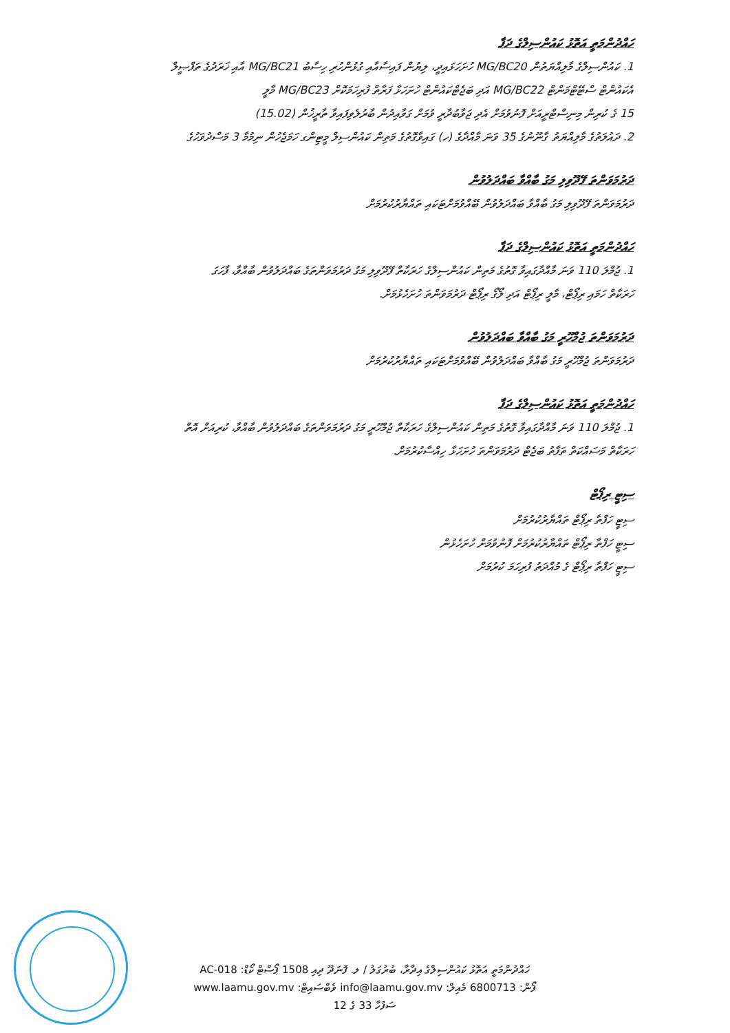ހައްދުންމަތީ އަތޮޅު ކައުންސިލްގެ ދަފާ
1. ކައުންސިލްގެ މާލިއްޔަތުން MG/BC20 ހުށަހަޅައިދީ، ލިޔުން ފައިސާއާއި ގުޅުންހުރި ހިސާބު MG/BC21 އާއި ޚަރަދުގެ ތަފްޞީލް
އެކައުންޓް ސްޓޭޓްމަންޓް MG/BC22 އަދި ބަޖެޓްކައުންޓް ހުށަހަޅާ ފަރާތް ފުރިހަމަކޮށް MG/BC23 މާލީ
15 ގެ ކުރިން މިނިސްޓްރީއަށް ފޮނުވުމަށް އެދި ޖަވާބުދާރީ ވުމަށް ގަވާއިދުން ބާރުލެވިފައިވާ ތާރީޚުން (15.02)
2. ދައުލަތުގެ މާލިއްޔަތު ގާނޫނުގެ 35 ވަނަ މާއްދާގެ (ހ) ގައިވާގޮތުގެ މަތިން ކައުންސިލް މީޓިންގ ހަމަޖެހުން ނިމުމާ 3 މަސްދުވަހުގެ
ދަރުމަވަންތަ ފޭދޫވިލި މަގު ބާއްވާ ބައްދަލުވުން
ދަރުމަވަންތަ ފޭދޫވިލި މަގު ބާއްވާ ބައްދަލުވުން ބޭއްވުމަށްޓަކައި ތައްޔާރުކުރުމަށް
ހައްދުންމަތީ އަތޮޅު ކައުންސިލްގެ ދަފާ
1. ޖުމްލަ 110 ވަނަ މާއްދާގައިވާ ގޮތުގެ މަތިން ކައުންސިލްގެ ހަރަކާތް ފޭދޫވިލި މަގު ދަރުމަވަންތަގެ ބައްދަލުވުން ބާއްވާ، ފާހަގަ
ހަރަކާތް ހަމައި ރިޕޯޓް، މާލީ ރިޕޯޓް އަދި ލޯގޯ ރިޕޯޓް ދަރުމަވަންތަ ހުށަހެޅުމަށް.
ދަރުމަވަންތަ ޖުމްހޫރީ މަގު ބާއްވާ ބައްދަލުވުން
ދަރުމަވަންތަ ޖުމްހޫރީ މަގު ބާއްވާ ބައްދަލުވުން ބޭއްވުމަށްޓަކައި ތައްޔާރުކުރުމަށް
ހައްދުންމަތީ އަތޮޅު ކައުންސިލްގެ ދަފާ
1. ޖުމްލަ 110 ވަނަ މާއްދާގައިވާ ގޮތުގެ މަތިން ކައުންސިލްގެ ހަރަކާތް ޖުމްހޫރީ މަގު ދަރުމަވަންތަގެ ބައްދަލުވުން ބާއްވާ، ކުރިއަށް އޮތް
ހަރަކާތް މަސައްކަތް ތަފާތު ބަޖެޓް ދަރުމަވަންތަ ހުށަހަޅާ ހިއްސާކުރުމަށް.
ސިޓީ ރިޕޯޓް
ސިޓީ ހަފްތާ ރިޕޯޓް ތައްޔާރުކުރުމަށް
ސިޓީ ހަފްތާ ރިޕޯޓް ތައްޔާރުކުރުމަށް ފޮނުވުމަށް ހުށަހެޅުން
ސިޓީ ހަފްތާ ރިޕޯޓް ގެ މުއްދަތު ފުރިހަމަ ކުރުމަށް
ހައްދުންމަތީ އަތޮޅު ކައުންސިލްގެ އިދާރާ، ބުރުގަލު / ލ. ފޮނަދޫ ދިއި 1508 ޕޯސްޓް ކޯޑް: AC-018
ފޯން: 6800713 މެއިލް: info@laamu.gov.mv ވެބްސައިޓް: www.laamu.gov.mv
ސަފުހާ 33 ގެ 12